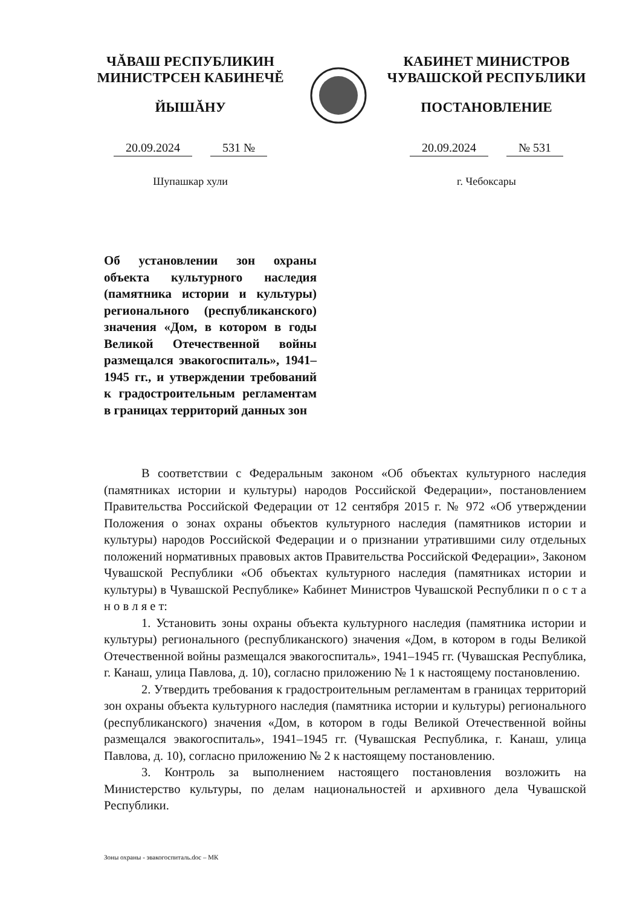ЧĂВАШ РЕСПУБЛИКИН
МИНИСТРСЕН КАБИНЕЧĔ
ЙЫШĂНУ
20.09.2024 531 №
Шупашкар хули
КАБИНЕТ МИНИСТРОВ
ЧУВАШСКОЙ РЕСПУБЛИКИ
ПОСТАНОВЛЕНИЕ
20.09.2024 № 531
г. Чебоксары
Об установлении зон охраны объекта культурного наследия (памятника истории и культуры) регионального (республиканского) значения «Дом, в котором в годы Великой Отечественной войны размещался эвакогоспиталь», 1941–1945 гг., и утверждении требований к градостроительным регламентам в границах территорий данных зон
В соответствии с Федеральным законом «Об объектах культурного наследия (памятниках истории и культуры) народов Российской Федерации», постановлением Правительства Российской Федерации от 12 сентября 2015 г. № 972 «Об утверждении Положения о зонах охраны объектов культурного наследия (памятников истории и культуры) народов Российской Федерации и о признании утратившими силу отдельных положений нормативных правовых актов Правительства Российской Федерации», Законом Чувашской Республики «Об объектах культурного наследия (памятниках истории и культуры) в Чувашской Республике» Кабинет Министров Чувашской Республики п о с т а н о в л я е т:
1. Установить зоны охраны объекта культурного наследия (памятника истории и культуры) регионального (республиканского) значения «Дом, в котором в годы Великой Отечественной войны размещался эвакогоспиталь», 1941–1945 гг. (Чувашская Республика, г. Канаш, улица Павлова, д. 10), согласно приложению № 1 к настоящему постановлению.
2. Утвердить требования к градостроительным регламентам в границах территорий зон охраны объекта культурного наследия (памятника истории и культуры) регионального (республиканского) значения «Дом, в котором в годы Великой Отечественной войны размещался эвакогоспиталь», 1941–1945 гг. (Чувашская Республика, г. Канаш, улица Павлова, д. 10), согласно приложению № 2 к настоящему постановлению.
3. Контроль за выполнением настоящего постановления возложить на Министерство культуры, по делам национальностей и архивного дела Чувашской Республики.
Зоны охраны - эвакогоспиталь.doc – МК